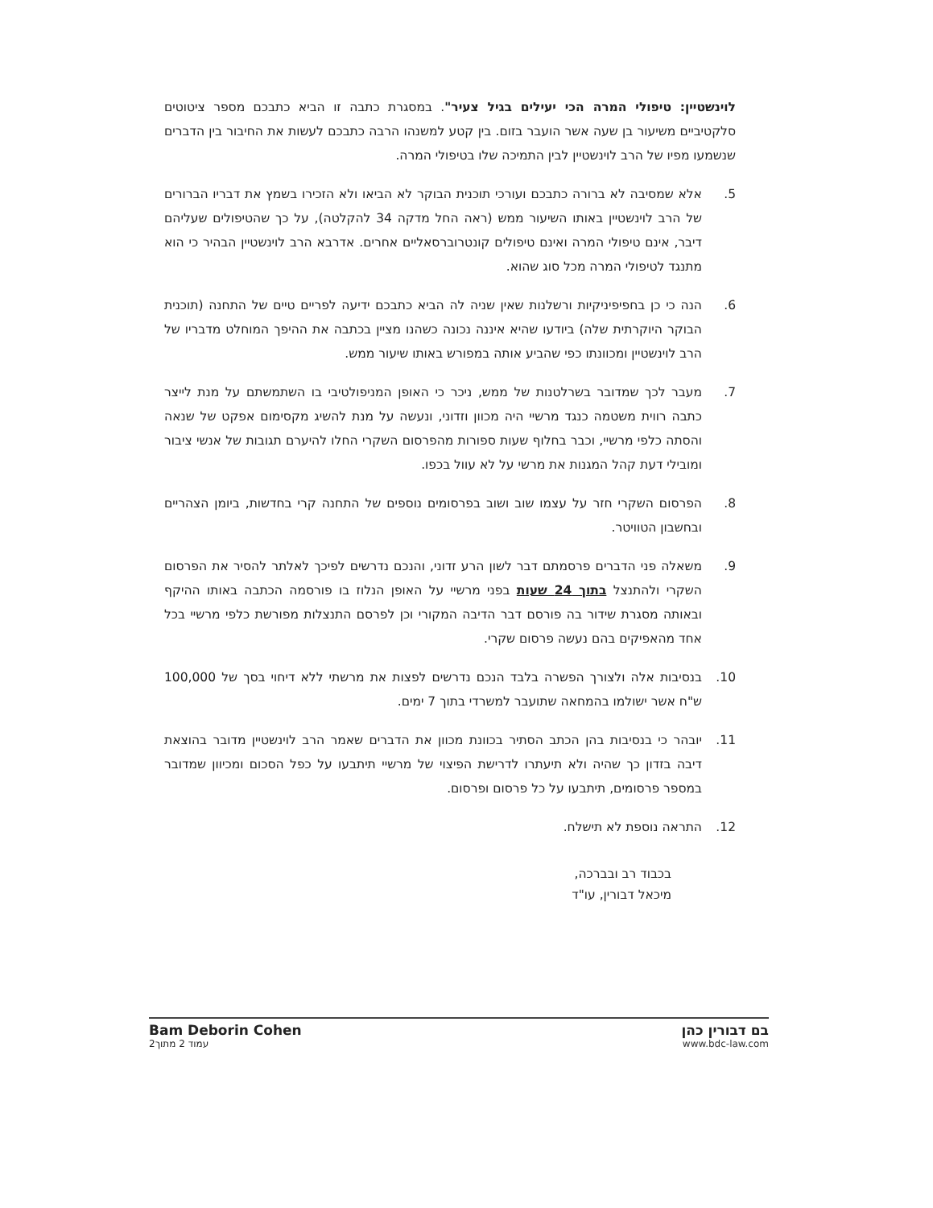לוינשטיין: טיפולי המרה הכי יעילים בגיל צעיר". במסגרת כתבה זו הביא כתבכם מספר ציטוטים סלקטיביים משיעור בן שעה אשר הועבר בזום. בין קטע למשנהו הרבה כתבכם לעשות את החיבור בין הדברים שנשמעו מפיו של הרב לוינשטיין לבין התמיכה שלו בטיפולי המרה.
5. אלא שמסיבה לא ברורה כתבכם ועורכי תוכנית הבוקר לא הביאו ולא הזכירו בשמץ את דבריו הברורים של הרב לוינשטיין באותו השיעור ממש (ראה החל מדקה 34 להקלטה), על כך שהטיפולים שעליהם דיבר, אינם טיפולי המרה ואינם טיפולים קונטרוברסאליים אחרים. אדרבא הרב לוינשטיין הבהיר כי הוא מתנגד לטיפולי המרה מכל סוג שהוא.
6. הנה כי כן בחפיפיניקיות ורשלנות שאין שניה לה הביא כתבכם ידיעה לפריים טיים של התחנה (תוכנית הבוקר היוקרתית שלה) ביודעו שהיא איננה נכונה כשהנו מציין בכתבה את ההיפך המוחלט מדבריו של הרב לוינשטיין ומכוונתו כפי שהביע אותה במפורש באותו שיעור ממש.
7. מעבר לכך שמדובר בשרלטנות של ממש, ניכר כי האופן המניפולטיבי בו השתמשתם על מנת לייצר כתבה רווית משטמה כנגד מרשיי היה מכוון וזדוני, ונעשה על מנת להשיג מקסימום אפקט של שנאה והסתה כלפי מרשיי, וכבר בחלוף שעות ספורות מהפרסום השקרי החלו להיערם תגובות של אנשי ציבור ומובילי דעת קהל המגנות את מרשי על לא עוול בכפו.
8. הפרסום השקרי חזר על עצמו שוב ושוב בפרסומים נוספים של התחנה קרי בחדשות, ביומן הצהריים ובחשבון הטוויטר.
9. משאלה פני הדברים פרסמתם דבר לשון הרע זדוני, והנכם נדרשים לפיכך לאלתר להסיר את הפרסום השקרי ולהתנצל בתוך 24 שעות בפני מרשיי על האופן הנלוז בו פורסמה הכתבה באותו ההיקף ובאותה מסגרת שידור בה פורסם דבר הדיבה המקורי וכן לפרסם התנצלות מפורשת כלפי מרשיי בכל אחד מהאפיקים בהם נעשה פרסום שקרי.
10. בנסיבות אלה ולצורך הפשרה בלבד הנכם נדרשים לפצות את מרשתי ללא דיחוי בסך של 100,000 ש"ח אשר ישולמו בהמחאה שתועבר למשרדי בתוך 7 ימים.
11. יובהר כי בנסיבות בהן הכתב הסתיר בכוונת מכוון את הדברים שאמר הרב לוינשטיין מדובר בהוצאת דיבה בזדון כך שהיה ולא תיעתרו לדרישת הפיצוי של מרשיי תיתבעו על כפל הסכום ומכיוון שמדובר במספר פרסומים, תיתבעו על כל פרסום ופרסום.
12. התראה נוספת לא תישלח.
בכבוד רב ובברכה,
מיכאל דבורין, עו"ד
Bam Deborin Cohen
עמוד 2 מתוך2
בם דבורין כהן
www.bdc-law.com